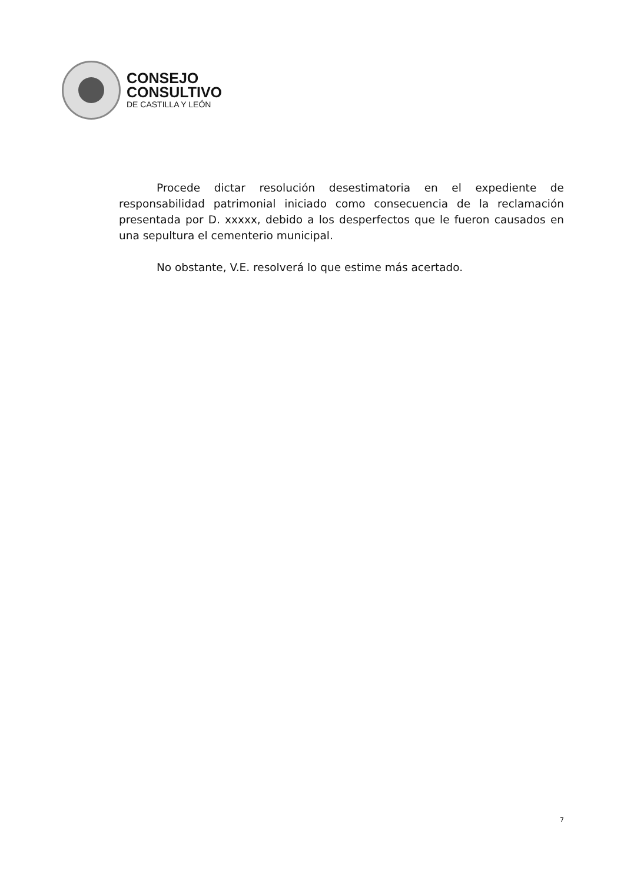CONSEJO
CONSULTIVO
DE CASTILLA Y LEÓN
Procede dictar resolución desestimatoria en el expediente de responsabilidad patrimonial iniciado como consecuencia de la reclamación presentada por D. xxxxx, debido a los desperfectos que le fueron causados en una sepultura el cementerio municipal.
No obstante, V.E. resolverá lo que estime más acertado.
7